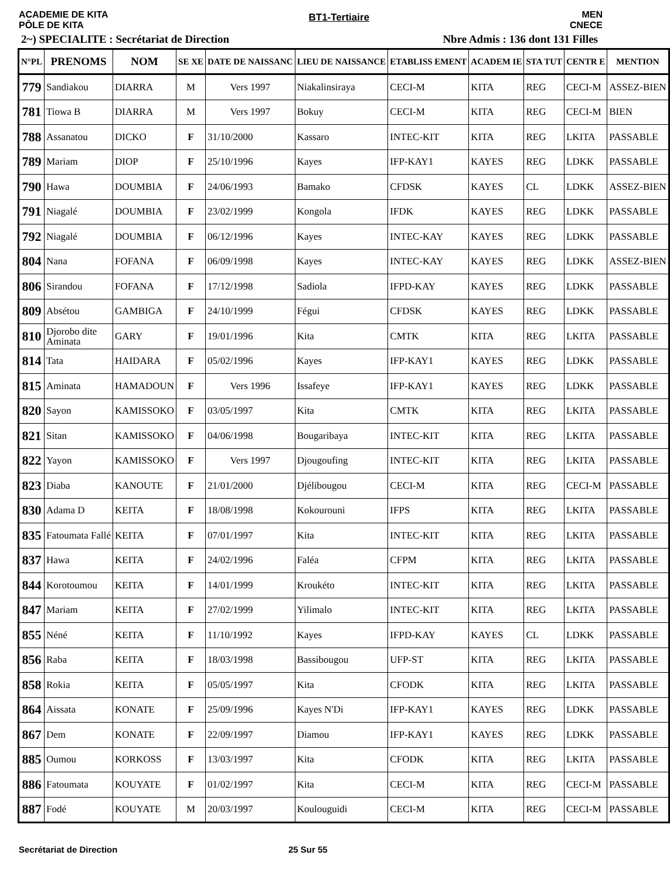ACADEMIE DE KITA
PÔLE DE KITA
BT1-Tertiaire
MEN
CNECE
2~) SPECIALITE : Secrétariat de Direction Nbre Admis : 136 dont 131 Filles
| N°PL | PRENOMS | NOM | SE XE | DATE DE NAISSANC | LIEU DE NAISSANCE | ETABLISS EMENT | ACADEM IE | STA TUT | CENTR E | MENTION |
| --- | --- | --- | --- | --- | --- | --- | --- | --- | --- | --- |
| 779 | Sandiakou | DIARRA | M | Vers 1997 | Niakalinsiraya | CECI-M | KITA | REG | CECI-M | ASSEZ-BIEN |
| 781 | Tiowa B | DIARRA | M | Vers 1997 | Bokuy | CECI-M | KITA | REG | CECI-M | BIEN |
| 788 | Assanatou | DICKO | F | 31/10/2000 | Kassaro | INTEC-KIT | KITA | REG | LKITA | PASSABLE |
| 789 | Mariam | DIOP | F | 25/10/1996 | Kayes | IFP-KAY1 | KAYES | REG | LDKK | PASSABLE |
| 790 | Hawa | DOUMBIA | F | 24/06/1993 | Bamako | CFDSK | KAYES | CL | LDKK | ASSEZ-BIEN |
| 791 | Niagalé | DOUMBIA | F | 23/02/1999 | Kongola | IFDK | KAYES | REG | LDKK | PASSABLE |
| 792 | Niagalé | DOUMBIA | F | 06/12/1996 | Kayes | INTEC-KAY | KAYES | REG | LDKK | PASSABLE |
| 804 | Nana | FOFANA | F | 06/09/1998 | Kayes | INTEC-KAY | KAYES | REG | LDKK | ASSEZ-BIEN |
| 806 | Sirandou | FOFANA | F | 17/12/1998 | Sadiola | IFPD-KAY | KAYES | REG | LDKK | PASSABLE |
| 809 | Absétou | GAMBIGA | F | 24/10/1999 | Fégui | CFDSK | KAYES | REG | LDKK | PASSABLE |
| 810 | Djorobo dite Aminata | GARY | F | 19/01/1996 | Kita | CMTK | KITA | REG | LKITA | PASSABLE |
| 814 | Tata | HAIDARA | F | 05/02/1996 | Kayes | IFP-KAY1 | KAYES | REG | LDKK | PASSABLE |
| 815 | Aminata | HAMADOUN | F | Vers 1996 | Issafeye | IFP-KAY1 | KAYES | REG | LDKK | PASSABLE |
| 820 | Sayon | KAMISSOKO | F | 03/05/1997 | Kita | CMTK | KITA | REG | LKITA | PASSABLE |
| 821 | Sitan | KAMISSOKO | F | 04/06/1998 | Bougaribaya | INTEC-KIT | KITA | REG | LKITA | PASSABLE |
| 822 | Yayon | KAMISSOKO | F | Vers 1997 | Djougoufing | INTEC-KIT | KITA | REG | LKITA | PASSABLE |
| 823 | Diaba | KANOUTE | F | 21/01/2000 | Djélibougou | CECI-M | KITA | REG | CECI-M | PASSABLE |
| 830 | Adama D | KEITA | F | 18/08/1998 | Kokourouni | IFPS | KITA | REG | LKITA | PASSABLE |
| 835 | Fatoumata Fallé | KEITA | F | 07/01/1997 | Kita | INTEC-KIT | KITA | REG | LKITA | PASSABLE |
| 837 | Hawa | KEITA | F | 24/02/1996 | Faléa | CFPM | KITA | REG | LKITA | PASSABLE |
| 844 | Korotoumou | KEITA | F | 14/01/1999 | Kroukéto | INTEC-KIT | KITA | REG | LKITA | PASSABLE |
| 847 | Mariam | KEITA | F | 27/02/1999 | Yilimalo | INTEC-KIT | KITA | REG | LKITA | PASSABLE |
| 855 | Néné | KEITA | F | 11/10/1992 | Kayes | IFPD-KAY | KAYES | CL | LDKK | PASSABLE |
| 856 | Raba | KEITA | F | 18/03/1998 | Bassibougou | UFP-ST | KITA | REG | LKITA | PASSABLE |
| 858 | Rokia | KEITA | F | 05/05/1997 | Kita | CFODK | KITA | REG | LKITA | PASSABLE |
| 864 | Aissata | KONATE | F | 25/09/1996 | Kayes N'Di | IFP-KAY1 | KAYES | REG | LDKK | PASSABLE |
| 867 | Dem | KONATE | F | 22/09/1997 | Diamou | IFP-KAY1 | KAYES | REG | LDKK | PASSABLE |
| 885 | Oumou | KORKOSS | F | 13/03/1997 | Kita | CFODK | KITA | REG | LKITA | PASSABLE |
| 886 | Fatoumata | KOUYATE | F | 01/02/1997 | Kita | CECI-M | KITA | REG | CECI-M | PASSABLE |
| 887 | Fodé | KOUYATE | M | 20/03/1997 | Koulouguidi | CECI-M | KITA | REG | CECI-M | PASSABLE |
Secrétariat de Direction 25 Sur 55